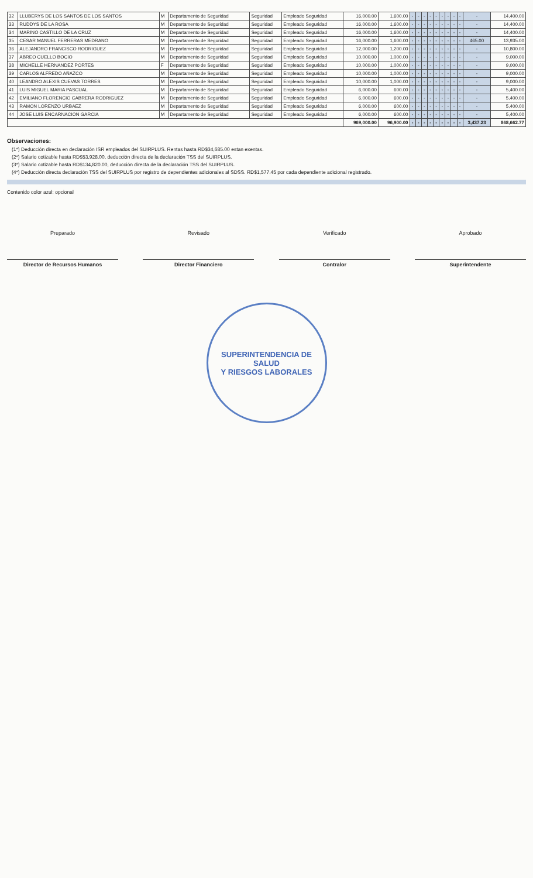| 32 | LLUBERYS DE LOS SANTOS DE LOS SANTOS | M | Departamento de Seguridad | Seguridad | Empleado Seguridad | 16,000.00 | 1,600.00 | - | - | - | - | - | - | - | - | - | - | 14,400.00 |
| 33 | RUDDYS DE LA ROSA | M | Departamento de Seguridad | Seguridad | Empleado Seguridad | 16,000.00 | 1,600.00 | - | - | - | - | - | - | - | - | - | - | 14,400.00 |
| 34 | MARINO CASTILLO DE LA CRUZ | M | Departamento de Seguridad | Seguridad | Empleado Seguridad | 16,000.00 | 1,600.00 | - | - | - | - | - | - | - | - | - | - | 14,400.00 |
| 35 | CESAR MANUEL FERRERAS MEDRANO | M | Departamento de Seguridad | Seguridad | Empleado Seguridad | 16,000.00 | 1,600.00 | - | - | - | - | - | - | - | - | - | 465.00 | 13,935.00 |
| 36 | ALEJANDRO FRANCISCO RODRIGUEZ | M | Departamento de Seguridad | Seguridad | Empleado Seguridad | 12,000.00 | 1,200.00 | - | - | - | - | - | - | - | - | - | - | 10,800.00 |
| 37 | ABREO CUELLO BOCIO | M | Departamento de Seguridad | Seguridad | Empleado Seguridad | 10,000.00 | 1,000.00 | - | - | - | - | - | - | - | - | - | - | 9,000.00 |
| 38 | MICHELLE HERNANDEZ PORTES | F | Departamento de Seguridad | Seguridad | Empleado Seguridad | 10,000.00 | 1,000.00 | - | - | - | - | - | - | - | - | - | - | 9,000.00 |
| 39 | CARLOS ALFREDO AÑAZCO | M | Departamento de Seguridad | Seguridad | Empleado Seguridad | 10,000.00 | 1,000.00 | - | - | - | - | - | - | - | - | - | - | 9,000.00 |
| 40 | LEANDRO ALEXIS CUEVAS TORRES | M | Departamento de Seguridad | Seguridad | Empleado Seguridad | 10,000.00 | 1,000.00 | - | - | - | - | - | - | - | - | - | - | 9,000.00 |
| 41 | LUIS MIGUEL MARIA PASCUAL | M | Departamento de Seguridad | Seguridad | Empleado Seguridad | 6,000.00 | 600.00 | - | - | - | - | - | - | - | - | - | - | 5,400.00 |
| 42 | EMILIANO FLORENCIO CABRERA RODRIGUEZ | M | Departamento de Seguridad | Seguridad | Empleado Seguridad | 6,000.00 | 600.00 | - | - | - | - | - | - | - | - | - | - | 5,400.00 |
| 43 | RAMON LORENZO URBAEZ | M | Departamento de Seguridad | Seguridad | Empleado Seguridad | 6,000.00 | 600.00 | - | - | - | - | - | - | - | - | - | - | 5,400.00 |
| 44 | JOSE LUIS ENCARNACION GARCIA | M | Departamento de Seguridad | Seguridad | Empleado Seguridad | 6,000.00 | 600.00 | - | - | - | - | - | - | - | - | - | - | 5,400.00 |
| | | | | | | 969,000.00 | 96,900.00 | - | - | - | - | - | - | - | - | - | 3,437.23 | 868,662.77 |
Observaciones:
(1*) Deducción directa en declaración ISR empleados del SUIRPLUS. Rentas hasta RD$34,685.00 estan exentas.
(2*) Salario cotizable hasta RD$53,928.00, deducción directa de la declaración TSS del SUIRPLUS.
(3*) Salario cotizable hasta RD$134,820.00, deducción directa de la declaración TSS del SUIRPLUS.
(4*) Deducción directa declaración TSS del SUIRPLUS por registro de dependientes adicionales al SDSS. RD$1,577.45 por cada dependiente adicional registrado.
Contenido color azul: opcional
Preparado
Director de Recursos Humanos
Revisado
Director Financiero
Verificado
Contralor
Aprobado
Superintendente
SUPERINTENDENCIA DE SALUD
Y RIESGOS LABORALES